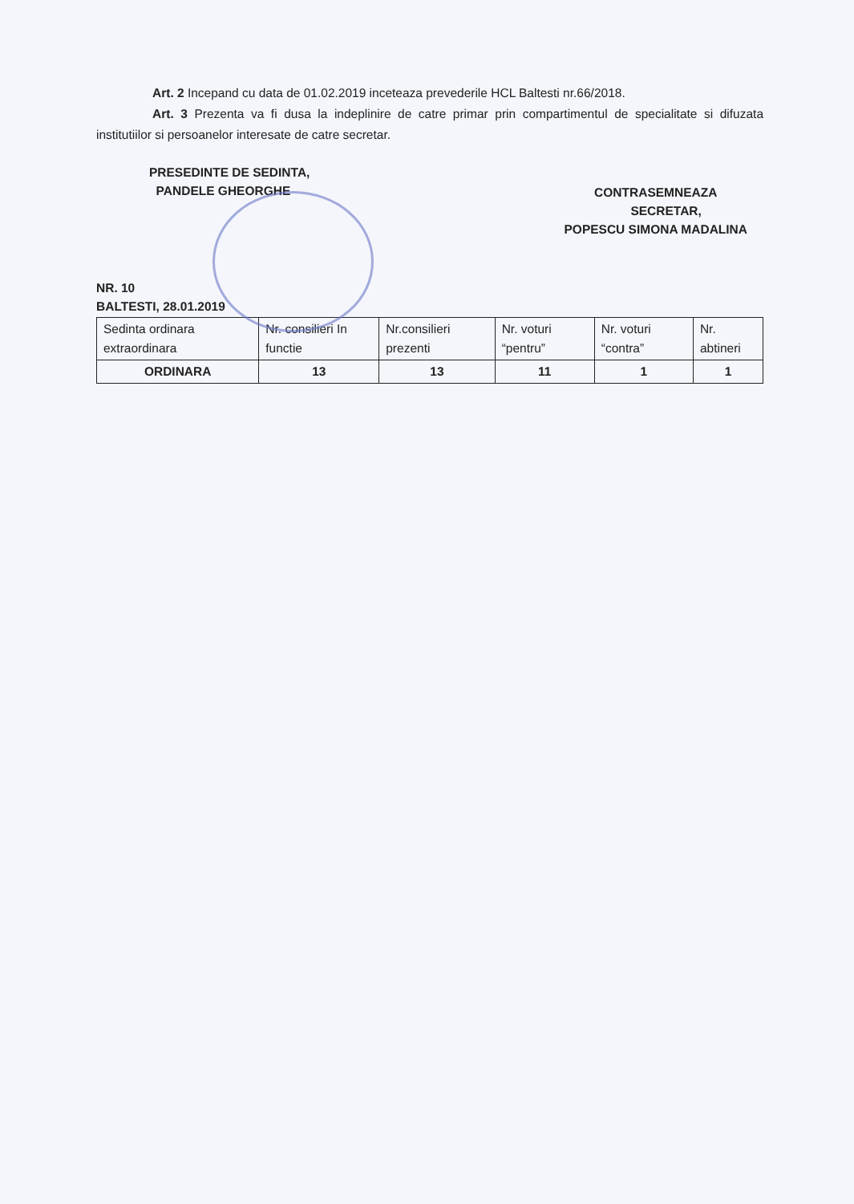Art. 2 Incepand cu data de 01.02.2019 inceteaza prevederile HCL Baltesti nr.66/2018.
Art. 3 Prezenta va fi dusa la indeplinire de catre primar prin compartimentul de specialitate si difuzata institutiilor si persoanelor interesate de catre secretar.
PRESEDINTE DE SEDINTA,
PANDELE GHEORGHE
CONTRASEMNEAZA
SECRETAR,
POPESCU SIMONA MADALINA
NR. 10
BALTESTI, 28.01.2019
| Sedinta ordinara extraordinara | Nr. consilieri In functie | Nr.consilieri prezenti | Nr. voturi “pentru” | Nr. voturi “contra” | Nr. abtineri |
| ORDINARA | 13 | 13 | 11 | 1 | 1 |